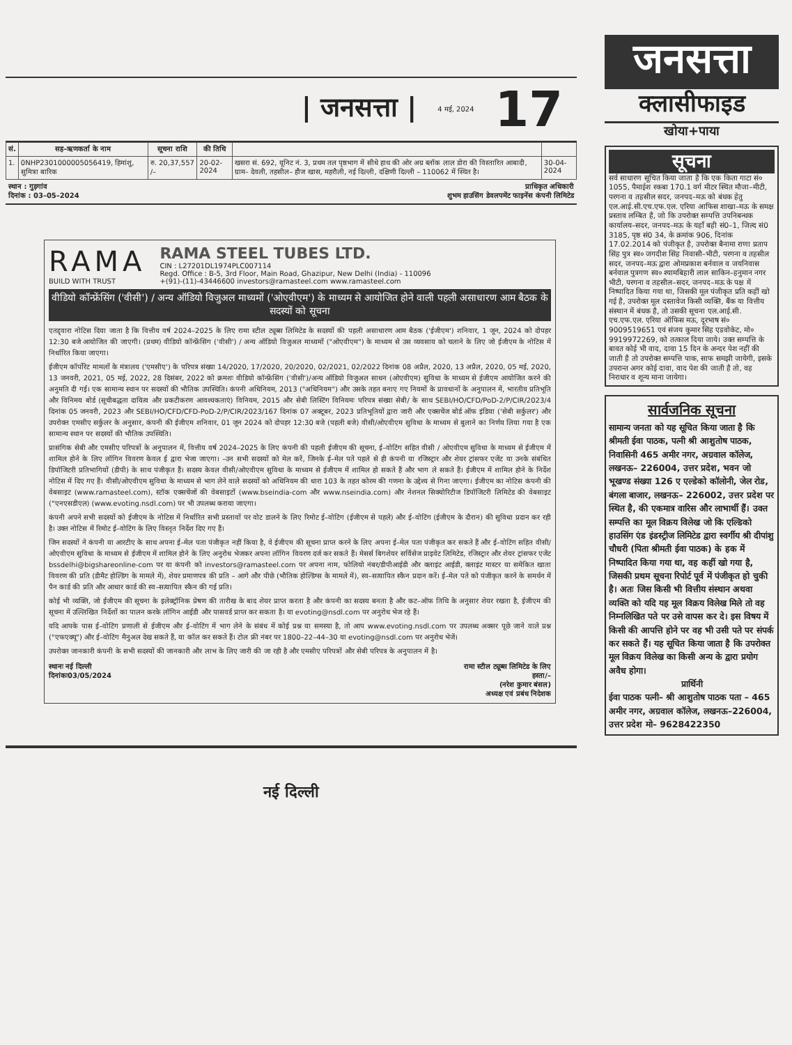| जनसत्ता | 4 मई, 2024 17
| सं. | सह–ऋणकर्ता के नाम | सूचना राशि | की तिथि | | |
| --- | --- | --- | --- | --- | --- |
| 1. | 0NHP2301000005056419, हिमांशु, सुमित्रा बारिक | रु. 20,37,557 /– | 20-02-2024 | खसरा सं. 692, यूनिट नं. 3, प्रथम तल पृष्ठभाग में सीधे हाथ की ओर अग्र ब्लॉक लाल डोरा की विस्तारित आबादी, ग्राम– देवली, तहसील– हौज खास, महरौली, नई दिल्ली, दक्षिणी दिल्ली – 110062 में स्थित है। | 30-04-2024 |
स्थान : गुड़गांव
दिनांक : 03–05–2024 प्राधिकृत अधिकारी
शुभम हाउसिंग डेवलपमेंट फाइनेंस कंपनी लिमिटेड
RAMA
BUILD WITH TRUST
RAMA STEEL TUBES LTD.
CIN : L27201DL1974PLC007114
Regd. Office : B-5, 3rd Floor, Main Road, Ghazipur, New Delhi (India) - 110096
+(91)-(11)-43446600 investors@ramasteel.com www.ramasteel.com
वीडियो कॉन्फ्रेंसिंग ('वीसी') / अन्य ऑडियो विजुअल माध्यमों ('ओएवीएम') के माध्यम से आयोजित होने वाली पहली असाधारण आम बैठक के सदस्यों को सूचना
एतद्द्वारा नोटिस दिया जाता है कि वित्तीय वर्ष 2024–2025 के लिए रामा स्टील ट्यूब्स लिमिटेड के सदस्यों की पहली असाधारण आम बैठक ('ईजीएम') शनिवार, 1 जून, 2024 को दोपहर 12:30 बजे आयोजित की जाएगी। (प्रथम) वीडियो कॉन्फ्रेंसिंग ('वीसी') / अन्य ऑडियो विजुअल माध्यमों ("ओएवीएम") के माध्यम से उस व्यवसाय को चलाने के लिए जो ईजीएम के नोटिस में निर्धारित किया जाएगा।
ईजीएम कॉर्पोरेट मामलों के मंत्रालय ('एमसीए') के परिपत्र संख्या 14/2020, 17/2020, 20/2020, 02/2021, 02/2022 दिनांक 08 अप्रैल, 2020, 13 अप्रैल, 2020, 05 मई, 2020, 13 जनवरी, 2021, 05 मई, 2022, 28 दिसंबर, 2022 को क्रमशः वीडियो कॉन्फ्रेंसिंग ('वीसी')/अन्य ऑडियो विजुअल साधन (ओएवीएम) सुविधा के माध्यम से ईजीएम आयोजित करने की अनुमति दी गई। एक सामान्य स्थान पर सदस्यों की भौतिक उपस्थिति। कंपनी अधिनियम, 2013 ("अधिनियम") और उसके तहत बनाए गए नियमों के प्रावधानों के अनुपालन में, भारतीय प्रतिभूति और विनिमय बोर्ड (सूचीबद्धता दायित्व और प्रकटीकरण आवश्यकताएं) विनियम, 2015 और सेबी लिस्टिंग विनियमः परिपत्र संख्या सेबी/ के साथ SEBI/HO/CFD/PoD-2/P/CIR/2023/4 दिनांक 05 जनवरी, 2023 और SEBI/HO/CFD/CFD-PoD-2/P/CIR/2023/167 दिनांक 07 अक्टूबर, 2023 प्रतिभूतियों द्वारा जारी और एक्सचेंज बोर्ड ऑफ इंडिया ('सेबी सर्कुलर') और उपरोक्त एमसीए सर्कुलर के अनुसार, कंपनी की ईजीएम शनिवार, 01 जून 2024 को दोपहर 12:30 बजे (पहली बजे) वीसी/ओएवीएम सुविधा के माध्यम से बुलाने का निर्णय लिया गया है एक सामान्य स्थान पर सदस्यों की भौतिक उपस्थिति।
प्रासंगिक सेबी और एमसीए परिपत्रों के अनुपालन में, वित्तीय वर्ष 2024–2025 के लिए कंपनी की पहली ईजीएम की सूचना, ई–वोटिंग सहित वीसी / ओएवीएम सुविधा के माध्यम से ईजीएम में शामिल होने के लिए लॉगिन विवरण केवल ई द्वारा भेजा जाएगा। –उन सभी सदस्यों को मेल करें, जिनके ई–मेल पते पहले से ही कंपनी या रजिस्ट्रार और शेयर ट्रांसफर एजेंट या उनके संबंधित डिपॉजिटरी प्रतिभागियों (डीपी) के साथ पंजीकृत हैं। सदस्य केवल वीसी/ओएवीएम सुविधा के माध्यम से ईजीएम में शामिल हो सकते हैं और भाग ले सकते हैं। ईजीएम में शामिल होने के निर्देश नोटिस में दिए गए हैं। वीसी/ओएवीएम सुविधा के माध्यम से भाग लेने वाले सदस्यों को अधिनियम की धारा 103 के तहत कोरम की गणना के उद्देश्य से गिना जाएगा। ईजीएम का नोटिस कंपनी की वेबसाइट (www.ramasteel.com), स्टॉक एक्सचेंजों की वेबसाइटों (www.bseindia-com और www.nseindia.com) और नेशनल सिक्योरिटीज डिपॉजिटरी लिमिटेड की वेबसाइट ("एनएसडीएल) (www.evoting.nsdl.com) पर भी उपलब्ध कराया जाएगा।
कंपनी अपने सभी सदस्यों को ईजीएम के नोटिस में निर्धारित सभी प्रस्तावों पर वोट डालने के लिए रिमोट ई–वोटिंग (ईजीएम से पहले) और ई–वोटिंग (ईजीएम के दौरान) की सुविधा प्रदान कर रही है। उक्त नोटिस में रिमोट ई–वोटिंग के लिए विस्तृत निर्देश दिए गए हैं।
जिन सदस्यों ने कंपनी या आरटीए के साथ अपना ई–मेल पता पंजीकृत नहीं किया है, वे ईजीएम की सूचना प्राप्त करने के लिए अपना ई–मेल पता पंजीकृत कर सकते हैं और ई–वोटिंग सहित वीसी/ओएवीएम सुविधा के माध्यम से ईजीएम में शामिल होने के लिए अनुरोध भेजकर अपना लॉगिन विवरण दर्ज कर सकते हैं। मेसर्स बिगशेयर सर्विसेज प्राइवेट लिमिटेड, रजिस्ट्रार और शेयर ट्रांसफर एजेंट bssdelhi@bigshareonline-com पर या कंपनी को investors@ramasteel.com पर अपना नाम, फोलियो नंबर/डीपीआईडी और क्लाइंट आईडी, क्लाइंट मास्टर या समेकित खाता विवरण की प्रति (डीमैट होल्डिंग के मामले में), शेयर प्रमाणपत्र की प्रति – आगे और पीछे (भौतिक होल्डिंग्स के मामले में), स्व–सत्यापित स्कैन प्रदान करें। ई–मेल पते को पंजीकृत करने के समर्थन में पैन कार्ड की प्रति और आधार कार्ड की स्व–सत्यापित स्कैन की गई प्रति।
कोई भी व्यक्ति, जो ईजीएम की सूचना के इलेक्ट्रॉनिक प्रेषण की तारीख के बाद शेयर प्राप्त करता है और कंपनी का सदस्य बनता है और कट–ऑफ तिथि के अनुसार शेयर रखता है, ईजीएम की सूचना में उल्लिखित निर्देशों का पालन करके लॉगिन आईडी और पासवर्ड प्राप्त कर सकता है। या evoting@nsdl.com पर अनुरोध भेज रहे हैं।
यदि आपके पास ई–वोटिंग प्रणाली से ईजीएम और ई–वोटिंग में भाग लेने के संबंध में कोई प्रश्न या समस्या है, तो आप www.evoting.nsdl.com पर उपलब्ध अक्सर पूछे जाने वाले प्रश्न ("एफएक्यू") और ई–वोटिंग मैनुअल देख सकते हैं, या कॉल कर सकते हैं। टोल फ्री नंबर पर 1800–22–44–30 या evoting@nsdl.com पर अनुरोध भेजें।
उपरोक्त जानकारी कंपनी के सभी सदस्यों की जानकारी और लाभ के लिए जारी की जा रही है और एमसीए परिपत्रों और सेबी परिपत्र के अनुपालन में है।
स्थानः नई दिल्ली
दिनांकः03/05/2024 रामा स्टील ट्यूब्स लिमिटेड के लिए
हस्ता/–
(नरेश कुमार बंसल)
अध्यक्ष एवं प्रबंध निदेशक
नई दिल्ली
जनसत्ता
क्लासीफाइड
खोया+पाया
सूचना
सर्व साधारण सूचित किया जाता है कि एक किता गाटा सं० 1055, पैमाईश रकबा 170.1 वर्ग मीटर स्थित मौजा–मीटी, परगना व तहसील सदर, जनपद–मऊ को बंधक हेतु एल.आई.सी.एच.एफ.एल. एरिया आफिस शाखा–मऊ के समक्ष प्रस्ताव लम्बित है, जो कि उपरोक्त सम्पत्ति उपनिबन्धक कार्यालय–सदर, जनपद–मऊ के यहाँ बही सं0–1, जिल्द सं0 3185, पृष्ठ सं0 34, के क्रमांक 906, दिनांक 17.02.2014 को पंजीकृत है, उपरोक्त बैनामा राणा प्रताप सिंह पुत्र स्व० जगदीश सिंह निवासी–भीटी, परगना व तहसील सदर, जनपद–मऊ द्वारा ओमप्रकाश बर्नवाल व जयनिवास बर्नवाल पुत्रगण स्व० श्यामबिहारी लाल साकिन–हनुमान नगर भीटी, परगना व तहसील–सदर, जनपद–मऊ के पक्ष में निष्पादित किया गया था, जिसकी मूल पंजीकृत प्रति कहीं खो गई है, उपरोक्त मूल दस्तावेज किसी व्यक्ति, बैंक या वित्तीय संस्थान में बंधक है, तो उसकी सूचना एल.आई.सी. एच.एफ.एल. एरिया ऑफिस मऊ, दूरभाष सं० 9009519651 एवं संजय कुमार सिंह एडवोकेट, मो० 9919972269, को तत्काल दिया जाये। उक्त सम्पत्ति के बावत कोई भी वाद, दावा 15 दिन के अन्दर पेश नहीं की जाती है तो उपरोक्त सम्पत्ति पाक, साफ समझी जायेगी, इसके उपरान्त अगर कोई दावा, वाद पेश की जाती है तो, वह निराधार व शून्य माना जायेगा।
सार्वजनिक सूचना
सामान्य जनता को यह सूचित किया जाता है कि श्रीमती ईवा पाठक, पत्नी श्री आशुतोष पाठक, निवासिनी 465 अमीर नगर, अग्रवाल कॉलेज, लखनऊ– 226004, उत्तर प्रदेश, भवन जो भूखण्ड संख्या 126 ए एल्डेको कॉलोनी, जेल रोड, बंगला बाजार, लखनऊ– 226002, उत्तर प्रदेश पर स्थित है, की एकमात्र वारिस और लाभार्थी हैं। उक्त सम्पत्ति का मूल विक्रय विलेख जो कि एल्डिको हाउसिंग एंड इंडस्ट्रीज लिमिटेड द्वारा स्वर्गीय श्री दीपांशु चौधरी (पिता श्रीमती ईवा पाठक) के हक में निष्पादित किया गया था, वह कहीं खो गया है, जिसकी प्रथम सूचना रिपोर्ट पूर्व में पंजीकृत हो चुकी है। अतः जिस किसी भी वित्तीय संस्थान अथवा व्यक्ति को यदि यह मूल विक्रय विलेख मिले तो वह निम्नलिखित पते पर उसे वापस कर दे। इस विषय में किसी की आपत्ति होने पर वह भी उसी पते पर संपर्क कर सकते हैं। यह सूचित किया जाता है कि उपरोक्त मूल विक्रय विलेख का किसी अन्य के द्वारा प्रयोग अवैध होगा।
प्रार्थिनी
ईवा पाठक पत्नी– श्री आशुतोष पाठक पता – 465 अमीर नगर, अग्रवाल कॉलेज, लखनऊ–226004, उत्तर प्रदेश मो– 9628422350